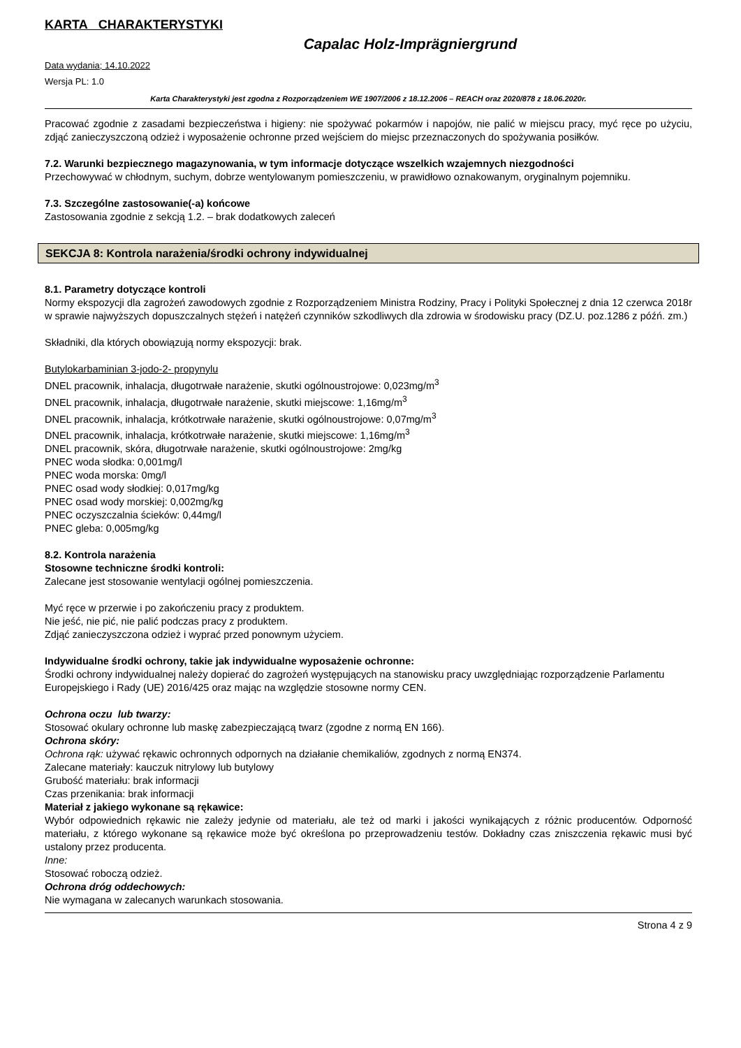KARTA CHARAKTERYSTYKI
Capalac Holz-Imprägniergrund
Data wydania; 14.10.2022
Wersja PL: 1.0
Karta Charakterystyki jest zgodna z Rozporządzeniem WE 1907/2006 z 18.12.2006 – REACH oraz 2020/878 z 18.06.2020r.
Pracować zgodnie z zasadami bezpieczeństwa i higieny: nie spożywać pokarmów i napojów, nie palić w miejscu pracy, myć ręce po użyciu, zdjąć zanieczyszczoną odzież i wyposażenie ochronne przed wejściem do miejsc przeznaczonych do spożywania posiłków.
7.2. Warunki bezpiecznego magazynowania, w tym informacje dotyczące wszelkich wzajemnych niezgodności
Przechowywać w chłodnym, suchym, dobrze wentylowanym pomieszczeniu, w prawidłowo oznakowanym, oryginalnym pojemniku.
7.3. Szczególne zastosowanie(-a) końcowe
Zastosowania zgodnie z sekcją 1.2. – brak dodatkowych zaleceń
SEKCJA 8: Kontrola narażenia/środki ochrony indywidualnej
8.1. Parametry dotyczące kontroli
Normy ekspozycji dla zagrożeń zawodowych zgodnie z Rozporządzeniem Ministra Rodziny, Pracy i Polityki Społecznej z dnia 12 czerwca 2018r w sprawie najwyższych dopuszczalnych stężeń i natężeń czynników szkodliwych dla zdrowia w środowisku pracy (DZ.U. poz.1286 z późń. zm.)
Składniki, dla których obowiązują normy ekspozycji: brak.
Butylokarbaminian 3-jodo-2- propynylu
DNEL pracownik, inhalacja, długotrwałe narażenie, skutki ogólnoustrojowe: 0,023mg/m<sup>3</sup>
DNEL pracownik, inhalacja, długotrwałe narażenie, skutki miejscowe: 1,16mg/m<sup>3</sup>
DNEL pracownik, inhalacja, krótkotrwałe narażenie, skutki ogólnoustrojowe: 0,07mg/m<sup>3</sup>
DNEL pracownik, inhalacja, krótkotrwałe narażenie, skutki miejscowe: 1,16mg/m<sup>3</sup>
DNEL pracownik, skóra, długotrwałe narażenie, skutki ogólnoustrojowe: 2mg/kg
PNEC woda słodka: 0,001mg/l
PNEC woda morska: 0mg/l
PNEC osad wody słodkiej: 0,017mg/kg
PNEC osad wody morskiej: 0,002mg/kg
PNEC oczyszczalnia ścieków: 0,44mg/l
PNEC gleba: 0,005mg/kg
8.2. Kontrola narażenia
Stosowne techniczne środki kontroli:
Zalecane jest stosowanie wentylacji ogólnej pomieszczenia.
Myć ręce w przerwie i po zakończeniu pracy z produktem.
Nie jeść, nie pić, nie palić podczas pracy z produktem.
Zdjąć zanieczyszczona odzież i wyprać przed ponownym użyciem.
Indywidualne środki ochrony, takie jak indywidualne wyposażenie ochronne:
Środki ochrony indywidualnej należy dopierać do zagrożeń występujących na stanowisku pracy uwzględniając rozporządzenie Parlamentu Europejskiego i Rady (UE) 2016/425 oraz mając na względzie stosowne normy CEN.
Ochrona oczu lub twarzy:
Stosować okulary ochronne lub maskę zabezpieczającą twarz (zgodne z normą EN 166).
Ochrona skóry:
Ochrona rąk: używać rękawic ochronnych odpornych na działanie chemikaliów, zgodnych z normą EN374.
Zalecane materiały: kauczuk nitrylowy lub butylowy
Grubość materiału: brak informacji
Czas przenikania: brak informacji
Materiał z jakiego wykonane są rękawice:
Wybór odpowiednich rękawic nie zależy jedynie od materiału, ale też od marki i jakości wynikających z różnic producentów. Odporność materiału, z którego wykonane są rękawice może być określona po przeprowadzeniu testów. Dokładny czas zniszczenia rękawic musi być ustalony przez producenta.
Inne:
Stosować roboczą odzież.
Ochrona dróg oddechowych:
Nie wymagana w zalecanych warunkach stosowania.
Strona 4 z 9